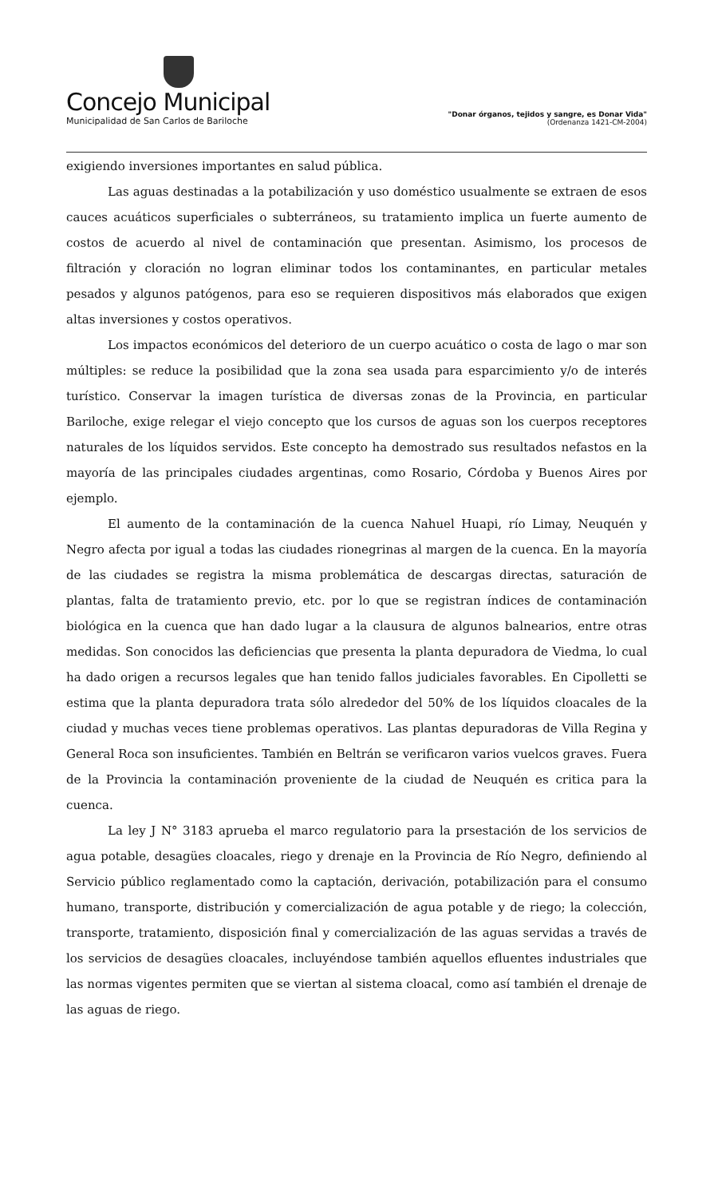Concejo Municipal
Municipalidad de San Carlos de Bariloche
"Donar órganos, tejidos y sangre, es Donar Vida"
(Ordenanza 1421-CM-2004)
exigiendo inversiones importantes en salud pública.
Las aguas destinadas a la potabilización y uso doméstico usualmente se extraen de esos cauces acuáticos superficiales o subterráneos, su tratamiento implica un fuerte aumento de costos de acuerdo al nivel de contaminación que presentan. Asimismo, los procesos de filtración y cloración no logran eliminar todos los contaminantes, en particular metales pesados y algunos patógenos, para eso se requieren dispositivos más elaborados que exigen altas inversiones y costos operativos.
Los impactos económicos del deterioro de un cuerpo acuático o costa de lago o mar son múltiples: se reduce la posibilidad que la zona sea usada para esparcimiento y/o de interés turístico. Conservar la imagen turística de diversas zonas de la Provincia, en particular Bariloche, exige relegar el viejo concepto que los cursos de aguas son los cuerpos receptores naturales de los líquidos servidos. Este concepto ha demostrado sus resultados nefastos en la mayoría de las principales ciudades argentinas, como Rosario, Córdoba y Buenos Aires por ejemplo.
El aumento de la contaminación de la cuenca Nahuel Huapi, río Limay, Neuquén y Negro afecta por igual a todas las ciudades rionegrinas al margen de la cuenca. En la mayoría de las ciudades se registra la misma problemática de descargas directas, saturación de plantas, falta de tratamiento previo, etc. por lo que se registran índices de contaminación biológica en la cuenca que han dado lugar a la clausura de algunos balnearios, entre otras medidas. Son conocidos las deficiencias que presenta la planta depuradora de Viedma, lo cual ha dado origen a recursos legales que han tenido fallos judiciales favorables. En Cipolletti se estima que la planta depuradora trata sólo alrededor del 50% de los líquidos cloacales de la ciudad y muchas veces tiene problemas operativos. Las plantas depuradoras de Villa Regina y General Roca son insuficientes. También en Beltrán se verificaron varios vuelcos graves. Fuera de la Provincia la contaminación proveniente de la ciudad de Neuquén es critica para la cuenca.
La ley J N° 3183 aprueba el marco regulatorio para la prsestación de los servicios de agua potable, desagües cloacales, riego y drenaje en la Provincia de Río Negro, definiendo al Servicio público reglamentado como la captación, derivación, potabilización para el consumo humano, transporte, distribución y comercialización de agua potable y de riego; la colección, transporte, tratamiento, disposición final y comercialización de las aguas servidas a través de los servicios de desagües cloacales, incluyéndose también aquellos efluentes industriales que las normas vigentes permiten que se viertan al sistema cloacal, como así también el drenaje de las aguas de riego.